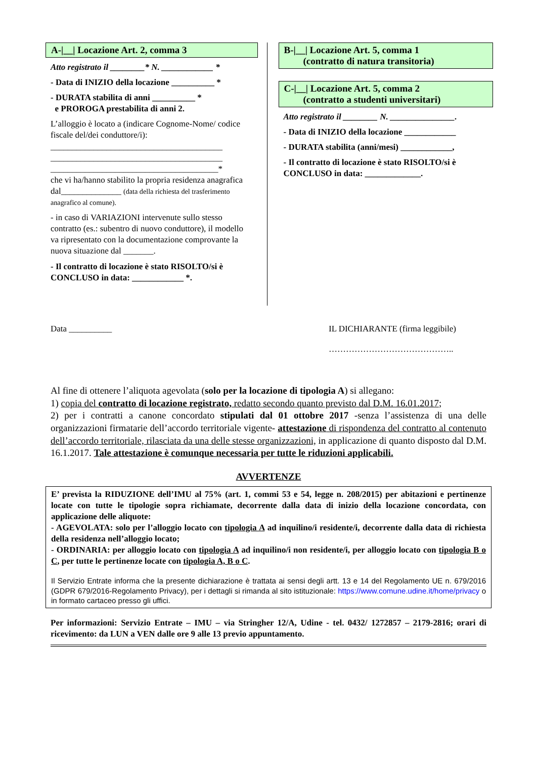A-|__| Locazione Art. 2, comma 3
Atto registrato il ________* N. ____________ *
- Data di INIZIO della locazione __________ *
- DURATA stabilita di anni __________ *
e PROROGA prestabilita di anni 2.
L’alloggio è locato a (indicare Cognome-Nome/ codice fiscale del/dei conduttore/i):
________________________________________
________________________________________
_______________________________________*
che vi ha/hanno stabilito la propria residenza anagrafica dal______________ (data della richiesta del trasferimento anagrafico al comune).
- in caso di VARIAZIONI intervenute sullo stesso contratto (es.: subentro di nuovo conduttore), il modello va ripresentato con la documentazione comprovante la nuova situazione dal _______.
- Il contratto di locazione è stato RISOLTO/si è CONCLUSO in data: ____________ *.
B-|__| Locazione Art. 5, comma 1
(contratto di natura transitoria)
C-|__| Locazione Art. 5, comma 2
(contratto a studenti universitari)
Atto registrato il ________ N. _______________.
- Data di INIZIO della locazione ____________
- DURATA stabilita (anni/mesi) ____________,
- Il contratto di locazione è stato RISOLTO/si è CONCLUSO in data: _____________.
Data __________ IL DICHIARANTE (firma leggibile)
……………………………………..
Al fine di ottenere l’aliquota agevolata (solo per la locazione di tipologia A) si allegano:
1) copia del contratto di locazione registrato, redatto secondo quanto previsto dal D.M. 16.01.2017;
2) per i contratti a canone concordato stipulati dal 01 ottobre 2017 -senza l’assistenza di una delle organizzazioni firmatarie dell’accordo territoriale vigente- attestazione di rispondenza del contratto al contenuto dell’accordo territoriale, rilasciata da una delle stesse organizzazioni, in applicazione di quanto disposto dal D.M. 16.1.2017. Tale attestazione è comunque necessaria per tutte le riduzioni applicabili.
AVVERTENZE
E’ prevista la RIDUZIONE dell’IMU al 75% (art. 1, commi 53 e 54, legge n. 208/2015) per abitazioni e pertinenze locate con tutte le tipologie sopra richiamate, decorrente dalla data di inizio della locazione concordata, con applicazione delle aliquote:
- AGEVOLATA: solo per l’alloggio locato con tipologia A ad inquilino/i residente/i, decorrente dalla data di richiesta della residenza nell’alloggio locato;
- ORDINARIA: per alloggio locato con tipologia A ad inquilino/i non residente/i, per alloggio locato con tipologia B o C, per tutte le pertinenze locate con tipologia A, B o C.
Il Servizio Entrate informa che la presente dichiarazione è trattata ai sensi degli artt. 13 e 14 del Regolamento UE n. 679/2016 (GDPR 679/2016-Regolamento Privacy), per i dettagli si rimanda al sito istituzionale: https://www.comune.udine.it/home/privacy o in formato cartaceo presso gli uffici.
Per informazioni: Servizio Entrate – IMU – via Stringher 12/A, Udine - tel. 0432/ 1272857 – 2179-2816; orari di ricevimento: da LUN a VEN dalle ore 9 alle 13 previo appuntamento.